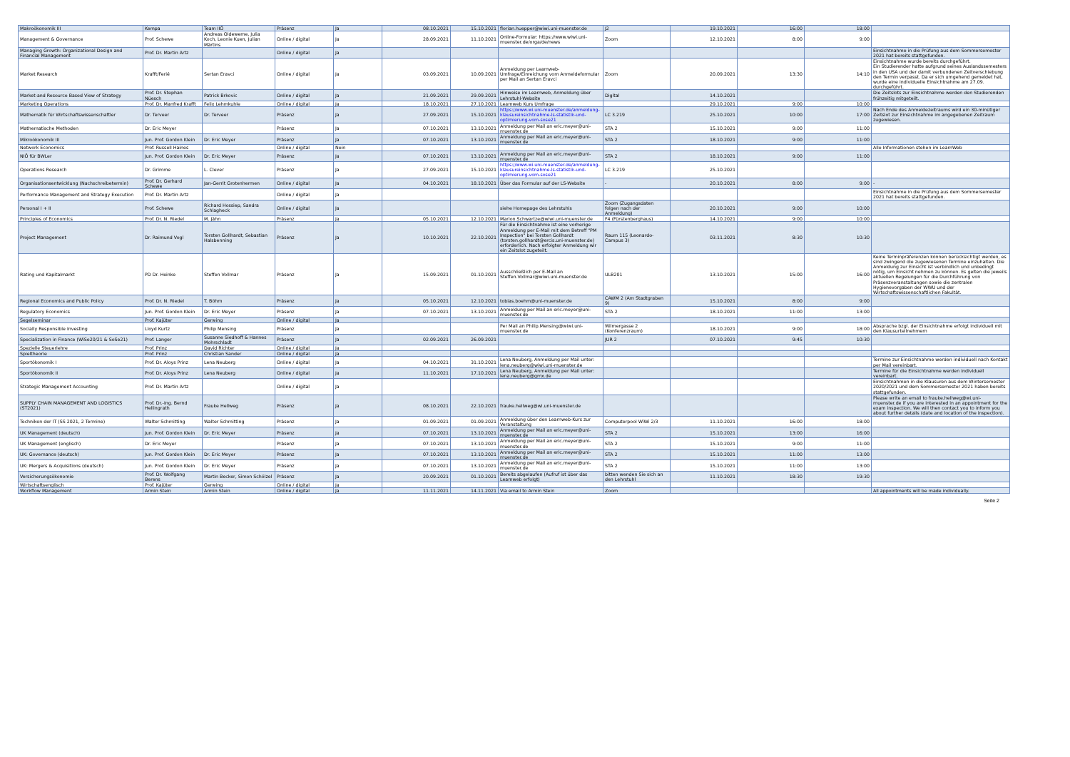| Makroökonomik III | Kempa | Team IIÖ | Präsenz | Ja | 08.10.2021 | 15.10.2021 | florian.huepper@wiwi.uni-muenster.de | J2 | 19.10.2021 | 16:00 | 18:00 | |
| Management & Governance | Prof. Schewe | Andreas Oldeweme, Julia Koch, Leonie Kuen, Julian Märtins | Online / digital | Ja | 28.09.2021 | 11.10.2021 | Online-Formular: https://www.wiwi.uni-muenster.de/orga/de/news | Zoom | 12.10.2021 | 8:00 | 9:00 | |
| Managing Growth: Organizational Design and Financial Management | Prof. Dr. Martin Artz | | Online / digital | Ja | | | | | | | | Einsichtnahme in die Prüfung aus dem Sommersemester 2021 hat bereits stattgefunden. |
| Market Research | Krafft/Ferié | Sertan Eravci | Online / digital | Ja | 03.09.2021 | 10.09.2021 | Anmeldung per Learnweb-Umfrage/Einreichung vom Anmeldeformular per Mail an Sertan Eravci | Zoom | 20.09.2021 | 13:30 | 14:10 | Einsichtnahme wurde bereits durchgeführt. Ein Studierender hatte aufgrund seines Auslandssemesters in den USA und der damit verbundenen Zeitverschiebung den Termin verpasst. Da er sich umgehend gemeldet hat, wurde eine individuelle Einsichtnahme am 27.09. durchgeführt. |
| Market-and Resource Based View of Strategy | Prof. Dr. Stephan Nüesch | Patrick Brkovic | Online / digital | Ja | 21.09.2021 | 29.09.2021 | Hinweise im Learnweb, Anmeldung über Lehrstuhl-Website | Digital | 14.10.2021 | | | Die Zeitslots zur Einsichtnahme werden den Studierenden frühzeitig mitgeteilt. |
| Marketing Operations | Prof. Dr. Manfred Krafft | Felix Lehmkuhle | Online / digital | Ja | 18.10.2021 | 27.10.2021 | Learnweb Kurs Umfrage | | 29.10.2021 | 9:00 | 10:00 | |
| Mathematik für Wirtschaftswissenschaftler | Dr. Terveer | Dr. Terveer | Präsenz | Ja | 27.09.2021 | 15.10.2021 | https://www.wi.uni-muenster.de/anmeldung-klausureinsichtnahme-ls-statistik-und-optimierung-vom-sose21 | LC 3.219 | 25.10.2021 | 10:00 | 17:00 | Nach Ende des Anmeldezeitraums wird ein 30-minütiger Zeitslot zur Einsichtnahme im angegebenen Zeitraum zugewiesen. |
| Mathematische Methoden | Dr. Eric Meyer | | Präsenz | Ja | 07.10.2021 | 13.10.2021 | Anmeldung per Mail an eric.meyer@uni-muenster.de | STA 2 | 15.10.2021 | 9:00 | 11:00 | |
| Mikroökonomik III | Jun. Prof. Gordon Klein | Dr. Eric Meyer | Präsenz | Ja | 07.10.2021 | 13.10.2021 | Anmeldung per Mail an eric.meyer@uni-muenster.de | STA 2 | 18.10.2021 | 9:00 | 11:00 | |
| Network Economics | Prof. Russell Haines | | Online / digital | Nein | | | | | | | | Alle Informationen stehen im LearnWeb |
| NIÖ für BWLer | Jun. Prof. Gordon Klein | Dr. Eric Meyer | Präsenz | Ja | 07.10.2021 | 13.10.2021 | Anmeldung per Mail an eric.meyer@uni-muenster.de | STA 2 | 18.10.2021 | 9:00 | 11:00 | |
| Operations Research | Dr. Grimme | L. Clever | Präsenz | Ja | 27.09.2021 | 15.10.2021 | https://www.wi.uni-muenster.de/anmeldung-klausureinsichtnahme-ls-statistik-und-optimierung-vom-sose21 | LC 3.219 | 25.10.2021 | | | |
| Organisationsentwicklung (Nachschreibetermin) | Prof. Dr. Gerhard Schewe | Jan-Gerrit Grotenhermen | Online / digital | Ja | 04.10.2021 | 18.10.2021 | Über das Formular auf der LS-Website | - | 20.10.2021 | 8:00 | 9:00 | - |
| Performance Management and Strategy Execution | Prof. Dr. Martin Artz | | Online / digital | Ja | | | | | | | | Einsichtnahme in die Prüfung aus dem Sommersemester 2021 hat bereits stattgefunden. |
| Personal I + II | Prof. Schewe | Richard Hossiep, Sandra Schlagheck | Online / digital | Ja | | | siehe Homepage des Lehrstuhls | Zoom (Zugangsdaten folgen nach der Anmeldung) | 20.10.2021 | 9:00 | 10:00 | |
| Principles of Economics | Prof. Dr. N. Riedel | M. Jähn | Präsenz | Ja | 05.10.2021 | 12.10.2021 | Marion.Schwartze@wiwi.uni-muenster.de | F4 (Fürstenberghaus) | 14.10.2021 | 9:00 | 10:00 | |
| Project Management | Dr. Raimund Vogl | Torsten Gollhardt, Sebastian Halsbenning | Präsenz | Ja | 10.10.2021 | 22.10.2021 | Für die Einsichtnahme ist eine vorherige Anmeldung per E-Mail mit dem Betreff "PM Inspection" bei Torsten Gollhardt (torsten.gollhardt@ercis.uni-muenster.de) erforderlich. Nach erfolgter Anmeldung wir ein Zeitslot zugeteilt. | Raum 115 (Leonardo-Campus 3) | 03.11.2021 | 8:30 | 10:30 | |
| Rating und Kapitalmarkt | PD Dr. Heinke | Steffen Vollmar | Präsenz | Ja | 15.09.2021 | 01.10.2021 | Ausschließlich per E-Mail an Steffen.Vollmar@wiwi.uni-muenster.de | ULB201 | 13.10.2021 | 15:00 | 16:00 | Keine Terminpräferenzen können berücksichtigt werden, es sind zwingend die zugewiesenen Termine einzuhalten. Die Anmeldung zur Einsicht ist verbindlich und unbedingt nötig, um Einsicht nehmen zu können. Es gelten die jeweils aktuellen Regelungen für die Durchführung von Präsenzveranstaltungen sowie die zentralen Hygienevorgaben der WWU und der Wirtschaftswissenschaftlichen Fakultät. |
| Regional Economics and Public Policy | Prof. Dr. N. Riedel | T. Böhm | Präsenz | Ja | 05.10.2021 | 12.10.2021 | tobias.boehm@uni-muenster.de | CAWM 2 (Am Stadtgraben 9) | 15.10.2021 | 8:00 | 9:00 | |
| Regulatory Economics | Jun. Prof. Gordon Klein | Dr. Eric Meyer | Präsenz | Ja | 07.10.2021 | 13.10.2021 | Anmeldung per Mail an eric.meyer@uni-muenster.de | STA 2 | 18.10.2021 | 11:00 | 13:00 | |
| Segelseminar | Prof. Kajüter | Gerwing | Online / digital | Ja | | | | | | | | |
| Socially Responsible Investing | Lloyd Kurtz | Philip Mensing | Präsenz | Ja | | | Per Mail an Philip.Mensing@wiwi.uni-muenster.de | Wilmergasse 2 (Konferenzraum) | 18.10.2021 | 9:00 | 18:00 | Absprache bzgl. der Einsichtnahme erfolgt individuell mit den Klausurteilnehmern |
| Specialization in Finance (WiSe20/21 & SoSe21) | Prof. Langer | Susanne Siedhoff & Hannes Mohrschladt | Präsenz | Ja | 02.09.2021 | 26.09.2021 | | JUR 2 | 07.10.2021 | 9:45 | 10:30 | |
| Spezielle Steuerlehre | Prof. Prinz | David Richter | Online / digital | Ja | | | | | | | | |
| Spieltheorie | Prof. Prinz | Christian Sander | Online / digital | Ja | | | | | | | | |
| Sportökonomik I | Prof. Dr. Aloys Prinz | Lena Neuberg | Online / digital | Ja | 04.10.2021 | 31.10.2021 | Lena Neuberg, Anmeldung per Mail unter: lena.neuberg@wiwi.uni-muenster.de | | | | | Termine zur Einsichtnahme werden individuell nach Kontakt per Mail vereinbart. |
| Sportökonomik II | Prof. Dr. Aloys Prinz | Lena Neuberg | Online / digital | Ja | 11.10.2021 | 17.10.2021 | Lena Neuberg, Anmeldung per Mail unter: lena.neuberg@gmx.de | | | | | Termine für die Einsichtnahme werden individuell vereinbart. |
| Strategic Management Accounting | Prof. Dr. Martin Artz | | Online / digital | Ja | | | | | | | | Einsichtnahmen in die Klausuren aus dem Wintersemester 2020/2021 und dem Sommersemester 2021 haben bereits stattgefunden. |
| SUPPLY CHAIN MANAGEMENT AND LOGISTICS (ST2021) | Prof. Dr.-Ing. Bernd Hellingrath | Frauke Hellweg | Präsenz | Ja | 08.10.2021 | 22.10.2021 | frauke.hellweg@wi.uni-muenster.de | | | | | Please write an email to frauke.hellweg@wi.uni-muenster.de if you are interested in an appointment for the exam inspection. We will then contact you to inform you about further details (date and location of the inspection). |
| Techniken der IT (SS 2021, 2 Termine) | Walter Schmitting | Walter Schmitting | Präsenz | Ja | 01.09.2021 | 01.09.2021 | Anmeldung über den Learnweb-Kurs zur Veranstaltung | Computerpool WiWi 2/3 | 11.10.2021 | 16:00 | 18:00 | |
| UK Management (deutsch) | Jun. Prof. Gordon Klein | Dr. Eric Meyer | Präsenz | Ja | 07.10.2021 | 13.10.2021 | Anmeldung per Mail an eric.meyer@uni-muenster.de | STA 2 | 15.10.2021 | 13:00 | 16:00 | |
| UK Management (englisch) | Dr. Eric Meyer | | Präsenz | Ja | 07.10.2021 | 13.10.2021 | Anmeldung per Mail an eric.meyer@uni-muenster.de | STA 2 | 15.10.2021 | 9:00 | 11:00 | |
| UK: Governance (deutsch) | Jun. Prof. Gordon Klein | Dr. Eric Meyer | Präsenz | Ja | 07.10.2021 | 13.10.2021 | Anmeldung per Mail an eric.meyer@uni-muenster.de | STA 2 | 15.10.2021 | 11:00 | 13:00 | |
| UK: Mergers & Acquisitions (deutsch) | Jun. Prof. Gordon Klein | Dr. Eric Meyer | Präsenz | Ja | 07.10.2021 | 13.10.2021 | Anmeldung per Mail an eric.meyer@uni-muenster.de | STA 2 | 15.10.2021 | 11:00 | 13:00 | |
| Versicherungsökonomie | Prof. Dr. Wolfgang Berens | Martin Becker, Simon Schölzel | Präsenz | Ja | 20.09.2021 | 01.10.2021 | Bereits abgelaufen (Aufruf ist über das Learnweb erfolgt) | bitten wenden Sie sich an den Lehrstuhl | 11.10.2021 | 18:30 | 19:30 | |
| Wirtschaftsenglisch | Prof. Kajüter | Gerwing | Online / digital | Ja | | | | | | | | |
| Workflow Management | Armin Stein | Armin Stein | Online / digital | Ja | 11.11.2021 | 14.11.2021 | Via email to Armin Stein | Zoom | | | | All appointments will be made individually. |
Seite 2